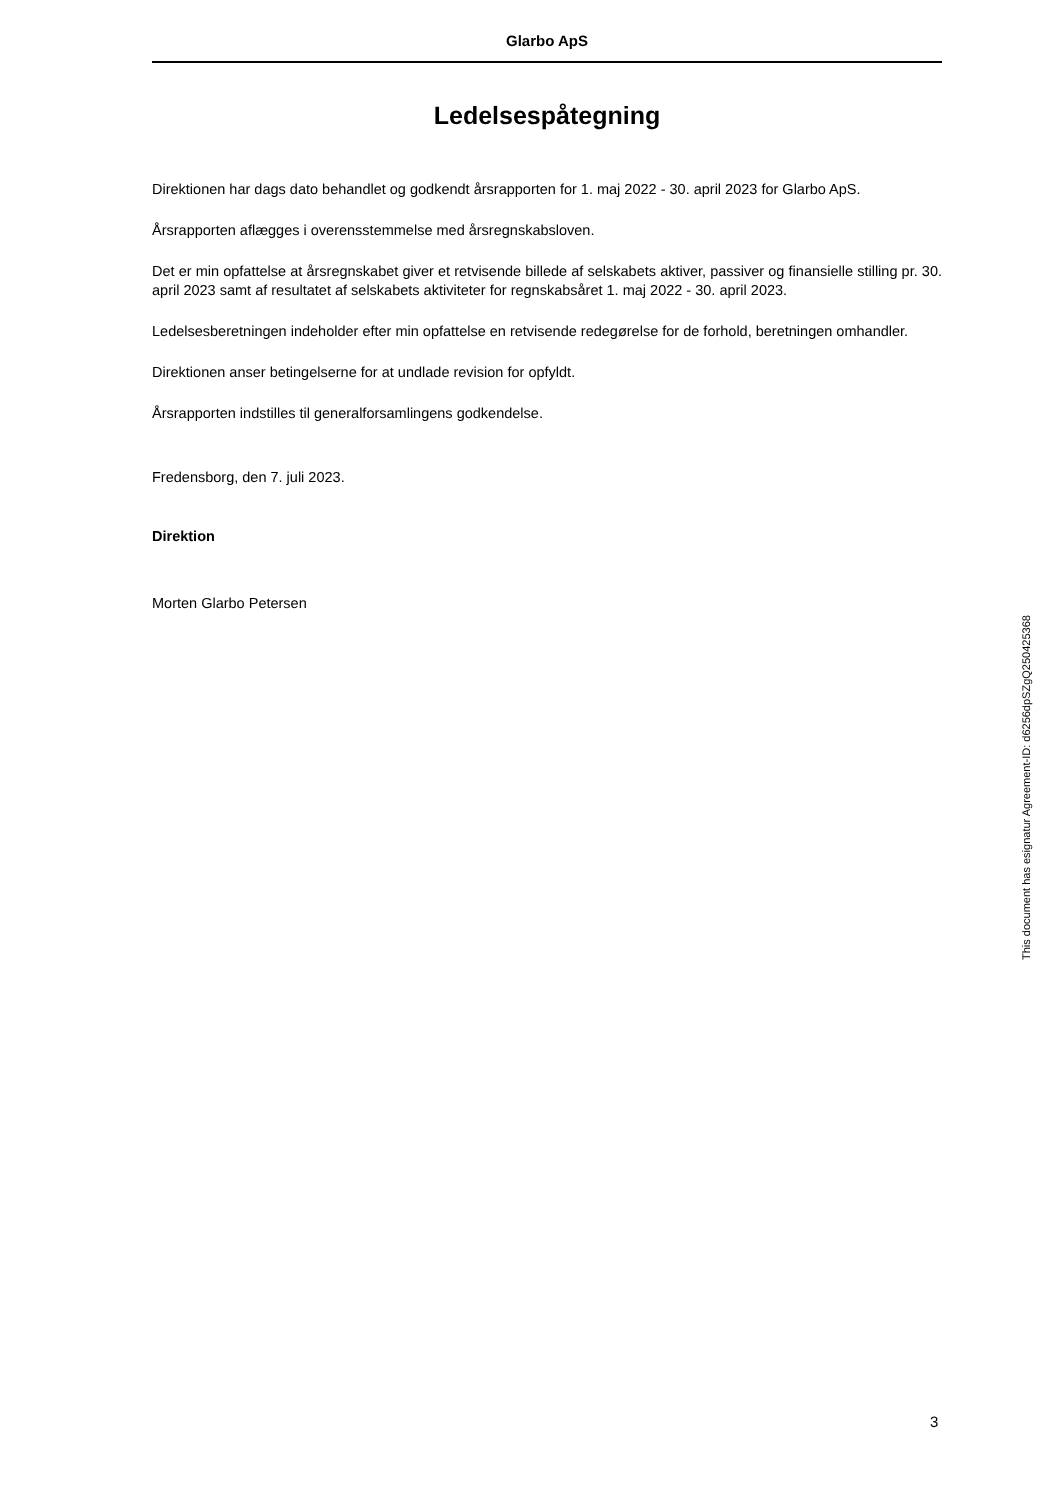Glarbo ApS
Ledelsespåtegning
Direktionen har dags dato behandlet og godkendt årsrapporten for 1. maj 2022 - 30. april 2023 for Glarbo ApS.
Årsrapporten aflægges i overensstemmelse med årsregnskabsloven.
Det er min opfattelse at årsregnskabet giver et retvisende billede af selskabets aktiver, passiver og finansielle stilling pr. 30. april 2023 samt af resultatet af selskabets aktiviteter for regnskabsåret 1. maj 2022 - 30. april 2023.
Ledelsesberetningen indeholder efter min opfattelse en retvisende redegørelse for de forhold, beretningen omhandler.
Direktionen anser betingelserne for at undlade revision for opfyldt.
Årsrapporten indstilles til generalforsamlingens godkendelse.
Fredensborg, den 7. juli 2023.
Direktion
Morten Glarbo Petersen
This document has esignatur Agreement-ID: d6256dpSZgQ250425368
3